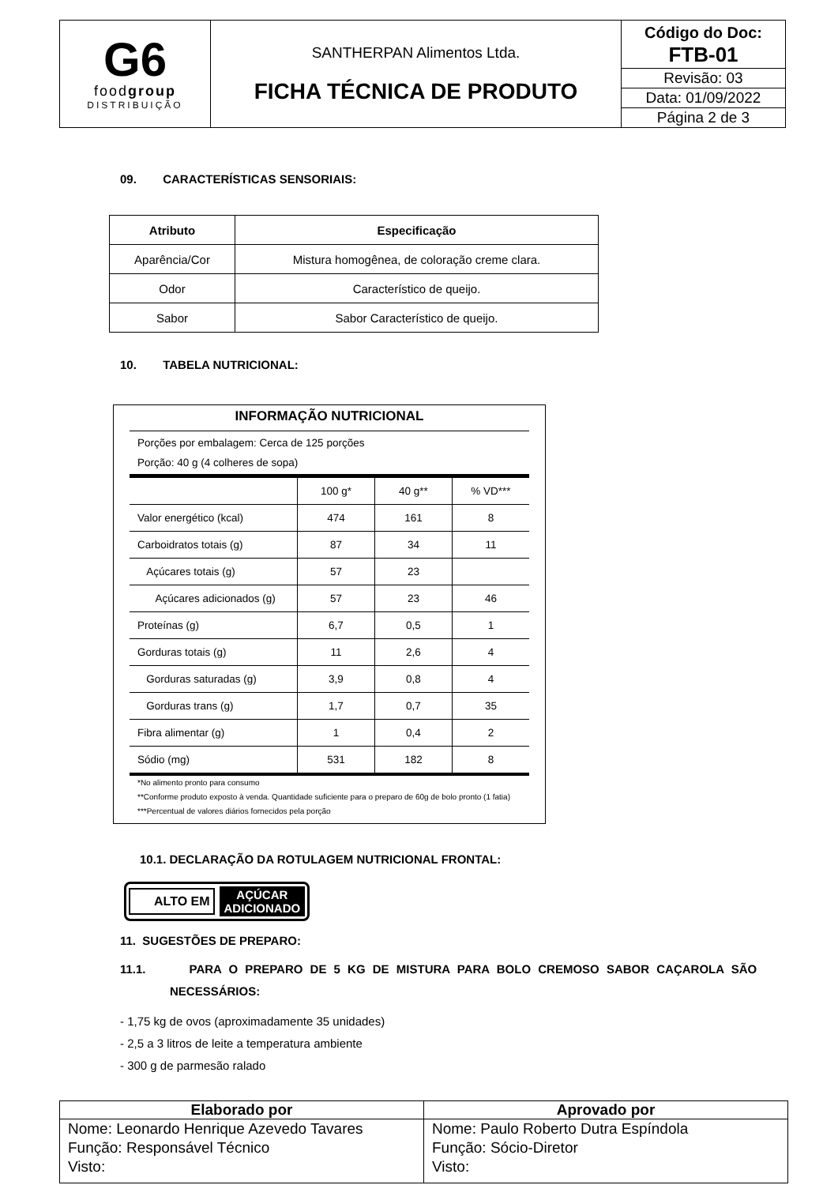| G6 food group DISTRIBUIÇÃO | SANTHERPAN Alimentos Ltda. FICHA TÉCNICA DE PRODUTO | Código do Doc: FTB-01 |
| | | Revisão: 03 |
| | | Data: 01/09/2022 |
| | | Página 2 de 3 |
09. CARACTERÍSTICAS SENSORIAIS:
| Atributo | Especificação |
| --- | --- |
| Aparência/Cor | Mistura homogênea, de coloração creme clara. |
| Odor | Característico de queijo. |
| Sabor | Sabor Característico de queijo. |
10. TABELA NUTRICIONAL:
INFORMAÇÃO NUTRICIONAL
Porções por embalagem: Cerca de 125 porções
Porção: 40 g (4 colheres de sopa)
| | 100 g* | 40 g** | % VD*** |
| Valor energético (kcal) | 474 | 161 | 8 |
| Carboidratos totais (g) | 87 | 34 | 11 |
| Açúcares totais (g) | 57 | 23 | |
| Açúcares adicionados (g) | 57 | 23 | 46 |
| Proteínas (g) | 6,7 | 0,5 | 1 |
| Gorduras totais (g) | 11 | 2,6 | 4 |
| Gorduras saturadas (g) | 3,9 | 0,8 | 4 |
| Gorduras trans (g) | 1,7 | 0,7 | 35 |
| Fibra alimentar (g) | 1 | 0,4 | 2 |
| Sódio (mg) | 531 | 182 | 8 |
*No alimento pronto para consumo
**Conforme produto exposto à venda. Quantidade suficiente para o preparo de 60g de bolo pronto (1 fatia)
***Percentual de valores diários fornecidos pela porção
10.1. DECLARAÇÃO DA ROTULAGEM NUTRICIONAL FRONTAL:
ALTO EM AÇÚCAR
ADICIONADO
11. SUGESTÕES DE PREPARO:
11.1. PARA O PREPARO DE 5 KG DE MISTURA PARA BOLO CREMOSO SABOR CAÇAROLA SÃO NECESSÁRIOS:
- 1,75 kg de ovos (aproximadamente 35 unidades)
- 2,5 a 3 litros de leite a temperatura ambiente
- 300 g de parmesão ralado
| Elaborado por | Aprovado por |
| Nome: Leonardo Henrique Azevedo Tavares Função: Responsável Técnico Visto: | Nome: Paulo Roberto Dutra Espíndola Função: Sócio-Diretor Visto: |